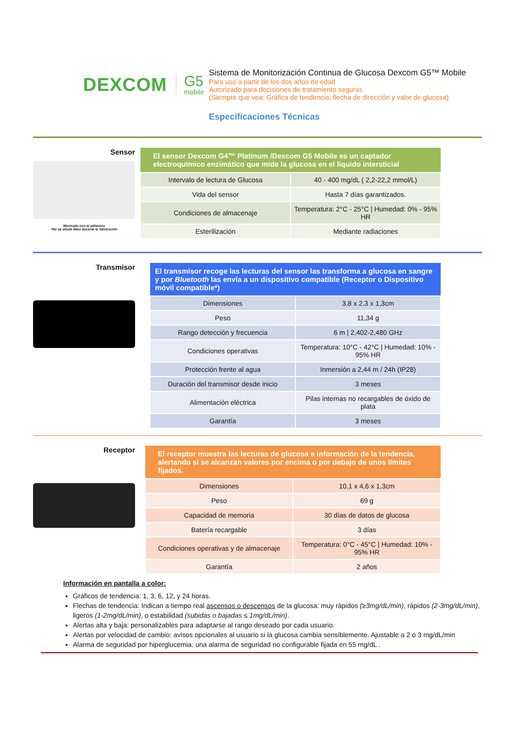DEXCOM G5
mobile
Sistema de Monitorización Continua de Glucosa Dexcom G5™ Mobile
Para uso a partir de los dos años de edad
Autorizado para decisiones de tratamiento seguras
(Siempre que vea: Gráfica de tendencia; flecha de dirección y valor de glucosa)
Especificaciones Técnicas
Sensor
Mostrado con el adhesivo
*No se añade látex durante la fabricación
| El sensor Dexcom G4™ Platinum /Dexcom G5 Mobile es un captador electroquímico enzimático que mide la glucosa en el líquido intersticial | |
| --- | --- |
| Intervalo de lectura de Glucosa | 40 - 400 mg/dL ( 2,2-22,2 mmol/L) |
| Vida del sensor | Hasta 7 días garantizados. |
| Condiciones de almacenaje | Temperatura: 2°C - 25°C / Humedad: 0% - 95% HR |
| Esterilización | Mediante radiaciones |
Transmisor
| El transmisor recoge las lecturas del sensor las transforma a glucosa en sangre y por Bluetooth las envía a un dispositivo compatible (Receptor o Dispositivo móvil compatible*) | |
| --- | --- |
| Dimensiones | 3,8 x 2,3 x 1,3cm |
| Peso | 11,34 g |
| Rango detección y frecuencia | 6 m / 2,402-2,480 GHz |
| Condiciones operativas | Temperatura: 10°C - 42°C / Humedad: 10% - 95% HR |
| Protección frente al agua | Inmersión a 2,44 m / 24h (IP28) |
| Duración del transmisor desde inicio | 3 meses |
| Alimentación eléctrica | Pilas internas no recargables de óxido de plata |
| Garantía | 3 meses |
Receptor
| El receptor muestra las lecturas de glucosa e información de la tendencia, alertando si se alcanzan valores por encima o por debajo de unos límites fijados. | |
| --- | --- |
| Dimensiones | 10,1 x 4,6 x 1,3cm |
| Peso | 69 g |
| Capacidad de memoria | 30 días de datos de glucosa |
| Batería recargable | 3 días |
| Condiciones operativas y de almacenaje | Temperatura: 0°C - 45°C / Humedad: 10% - 95% HR |
| Garantía | 2 años |
Información en pantalla a color:
Gráficos de tendencia: 1, 3, 6, 12, y 24 horas.
Flechas de tendencia: Indican a tiempo real ascensos o descensos de la glucosa: muy rápidos (≥3mg/dL/min), rápidos (2-3mg/dL/min), ligeros (1-2mg/dL/min), o estabilidad (subidas o bajadas ≤ 1mg/dL/min).
Alertas alta y baja: personalizables para adaptarse al rango deseado por cada usuario.
Alertas por velocidad de cambio: avisos opcionales al usuario si la glucosa cambia sensiblemente. Ajustable a 2 o 3 mg/dL/min
Alarma de seguridad por hiperglucemia: una alarma de seguridad no configurable fijada en 55 mg/dL .